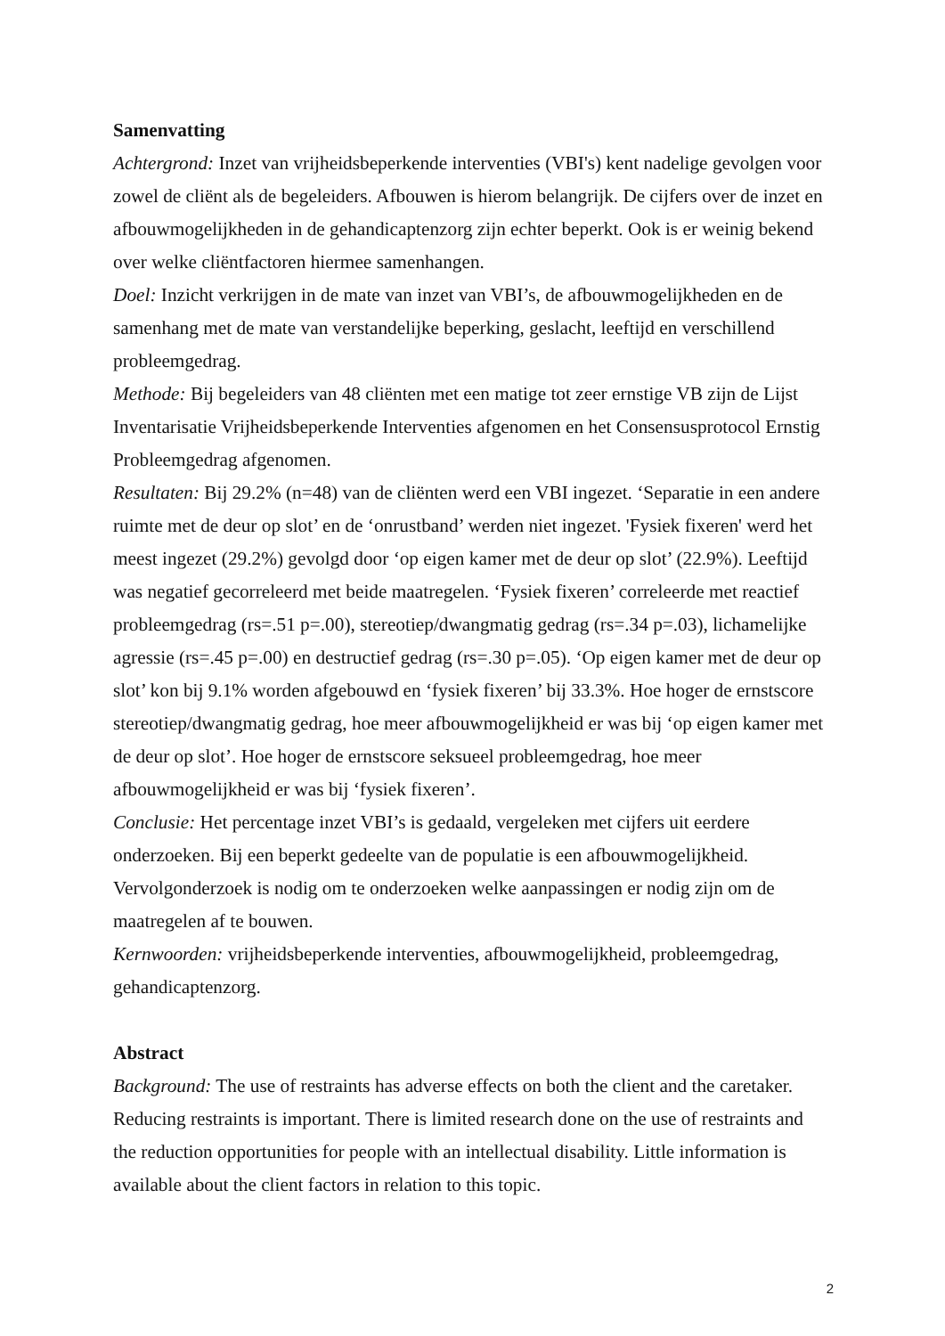Samenvatting
Achtergrond: Inzet van vrijheidsbeperkende interventies (VBI's) kent nadelige gevolgen voor zowel de cliënt als de begeleiders. Afbouwen is hierom belangrijk. De cijfers over de inzet en afbouwmogelijkheden in de gehandicaptenzorg zijn echter beperkt. Ook is er weinig bekend over welke cliëntfactoren hiermee samenhangen.
Doel: Inzicht verkrijgen in de mate van inzet van VBI’s, de afbouwmogelijkheden en de samenhang met de mate van verstandelijke beperking, geslacht, leeftijd en verschillend probleemgedrag.
Methode: Bij begeleiders van 48 cliënten met een matige tot zeer ernstige VB zijn de Lijst Inventarisatie Vrijheidsbeperkende Interventies afgenomen en het Consensusprotocol Ernstig Probleemgedrag afgenomen.
Resultaten: Bij 29.2% (n=48) van de cliënten werd een VBI ingezet. ‘Separatie in een andere ruimte met de deur op slot’ en de ‘onrustband’ werden niet ingezet. 'Fysiek fixeren' werd het meest ingezet (29.2%) gevolgd door ‘op eigen kamer met de deur op slot’ (22.9%). Leeftijd was negatief gecorreleerd met beide maatregelen. ‘Fysiek fixeren’ correleerde met reactief probleemgedrag (rs=.51 p=.00), stereotiep/dwangmatig gedrag (rs=.34 p=.03), lichamelijke agressie (rs=.45 p=.00) en destructief gedrag (rs=.30 p=.05). ‘Op eigen kamer met de deur op slot’ kon bij 9.1% worden afgebouwd en ‘fysiek fixeren’ bij 33.3%. Hoe hoger de ernstscore stereotiep/dwangmatig gedrag, hoe meer afbouwmogelijkheid er was bij ‘op eigen kamer met de deur op slot’. Hoe hoger de ernstscore seksueel probleemgedrag, hoe meer afbouwmogelijkheid er was bij ‘fysiek fixeren’.
Conclusie: Het percentage inzet VBI’s is gedaald, vergeleken met cijfers uit eerdere onderzoeken. Bij een beperkt gedeelte van de populatie is een afbouwmogelijkheid. Vervolgonderzoek is nodig om te onderzoeken welke aanpassingen er nodig zijn om de maatregelen af te bouwen.
Kernwoorden: vrijheidsbeperkende interventies, afbouwmogelijkheid, probleemgedrag, gehandicaptenzorg.
Abstract
Background: The use of restraints has adverse effects on both the client and the caretaker. Reducing restraints is important. There is limited research done on the use of restraints and the reduction opportunities for people with an intellectual disability. Little information is available about the client factors in relation to this topic.
2